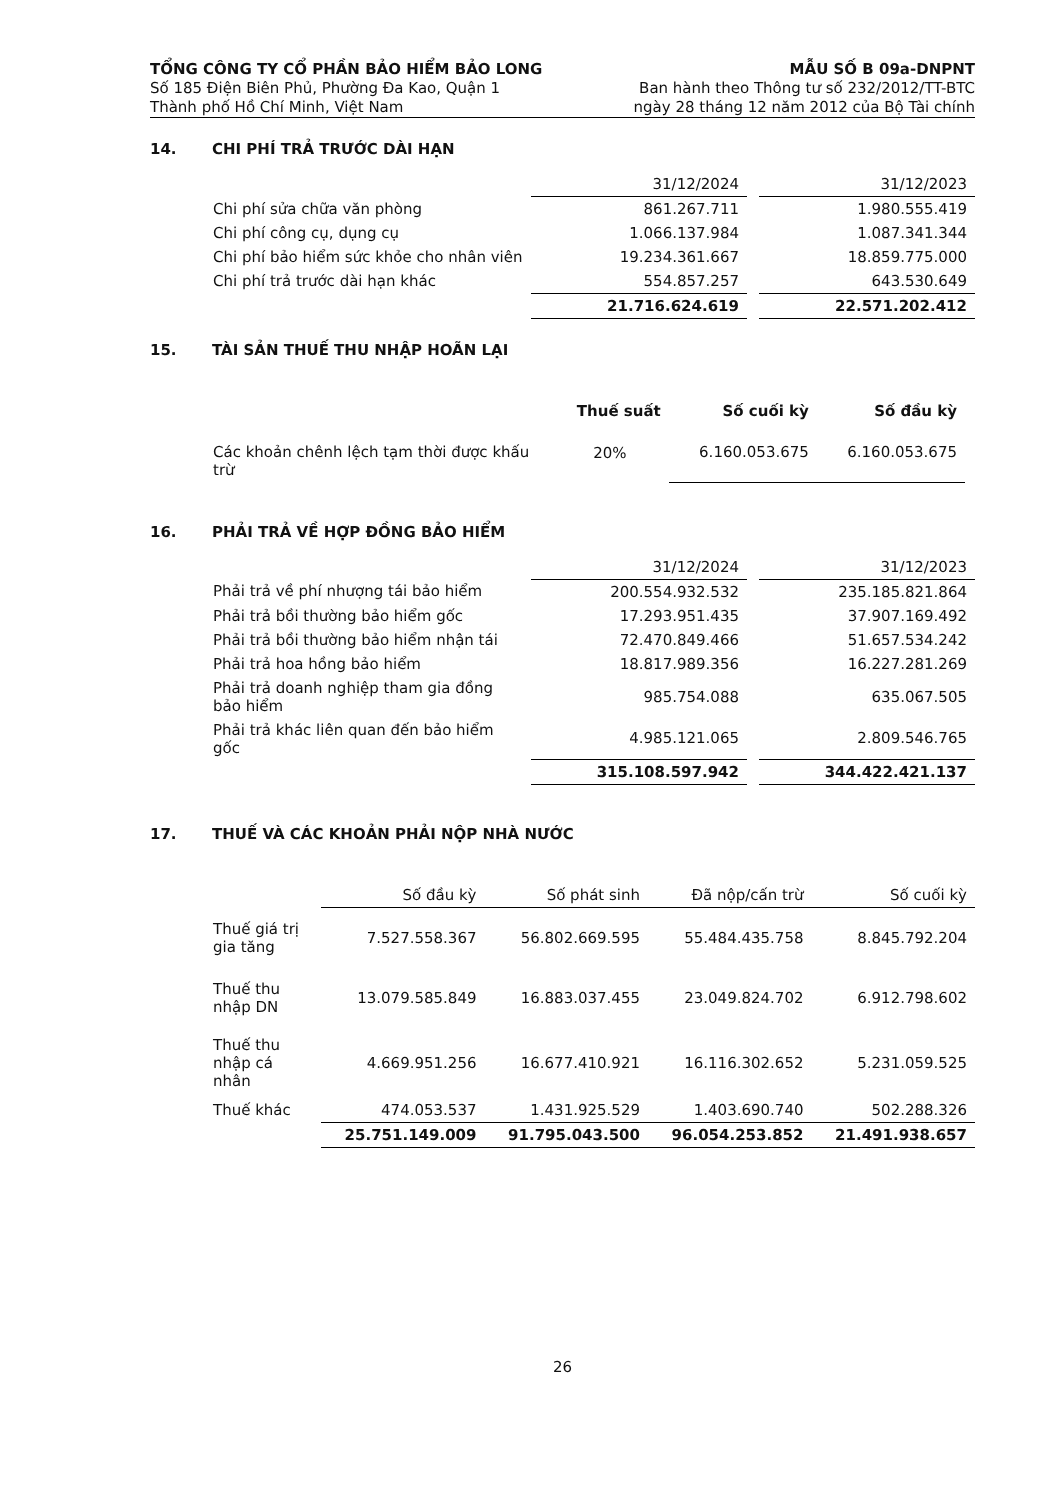TỔNG CÔNG TY CỔ PHẦN BẢO HIỂM BẢO LONG
Số 185 Điện Biên Phủ, Phường Đa Kao, Quận 1
Thành phố Hồ Chí Minh, Việt Nam
MẪU SỐ B 09a-DNPNT
Ban hành theo Thông tư số 232/2012/TT-BTC
ngày 28 tháng 12 năm 2012 của Bộ Tài chính
14. CHI PHÍ TRẢ TRƯỚC DÀI HẠN
| | 31/12/2024 | | 31/12/2023 |
| Chi phí sửa chữa văn phòng | 861.267.711 | | 1.980.555.419 |
| Chi phí công cụ, dụng cụ | 1.066.137.984 | | 1.087.341.344 |
| Chi phí bảo hiểm sức khỏe cho nhân viên | 19.234.361.667 | | 18.859.775.000 |
| Chi phí trả trước dài hạn khác | 554.857.257 | | 643.530.649 |
| | 21.716.624.619 | | 22.571.202.412 |
15. TÀI SẢN THUẾ THU NHẬP HOÃN LẠI
| | Thuế suất | Số cuối kỳ | Số đầu kỳ |
| --- | --- | --- | --- |
| Các khoản chênh lệch tạm thời được khấu trừ | 20% | 6.160.053.675 | 6.160.053.675 |
16. PHẢI TRẢ VỀ HỢP ĐỒNG BẢO HIỂM
| | 31/12/2024 | | 31/12/2023 |
| Phải trả về phí nhượng tái bảo hiểm | 200.554.932.532 | | 235.185.821.864 |
| Phải trả bồi thường bảo hiểm gốc | 17.293.951.435 | | 37.907.169.492 |
| Phải trả bồi thường bảo hiểm nhận tái | 72.470.849.466 | | 51.657.534.242 |
| Phải trả hoa hồng bảo hiểm | 18.817.989.356 | | 16.227.281.269 |
| Phải trả doanh nghiệp tham gia đồng bảo hiểm | 985.754.088 | | 635.067.505 |
| Phải trả khác liên quan đến bảo hiểm gốc | 4.985.121.065 | | 2.809.546.765 |
| | 315.108.597.942 | | 344.422.421.137 |
17. THUẾ VÀ CÁC KHOẢN PHẢI NỘP NHÀ NƯỚC
| | Số đầu kỳ | Số phát sinh | Đã nộp/cấn trừ | Số cuối kỳ |
| --- | --- | --- | --- | --- |
| Thuế giá trị gia tăng | 7.527.558.367 | 56.802.669.595 | 55.484.435.758 | 8.845.792.204 |
| Thuế thu nhập DN | 13.079.585.849 | 16.883.037.455 | 23.049.824.702 | 6.912.798.602 |
| Thuế thu nhập cá nhân | 4.669.951.256 | 16.677.410.921 | 16.116.302.652 | 5.231.059.525 |
| Thuế khác | 474.053.537 | 1.431.925.529 | 1.403.690.740 | 502.288.326 |
| | 25.751.149.009 | 91.795.043.500 | 96.054.253.852 | 21.491.938.657 |
26